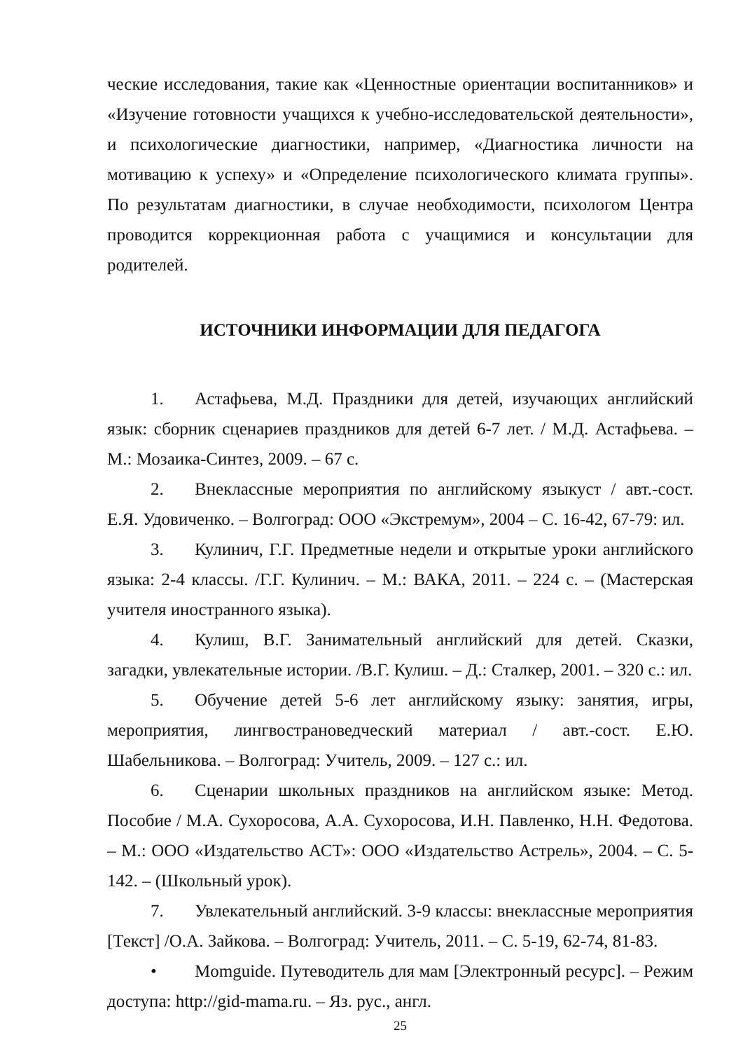ческие исследования, такие как «Ценностные ориентации воспитанников» и «Изучение готовности учащихся к учебно-исследовательской деятельности», и психологические диагностики, например, «Диагностика личности на мотивацию к успеху» и «Определение психологического климата группы». По результатам диагностики, в случае необходимости, психологом Центра проводится коррекционная работа с учащимися и консультации для родителей.
ИСТОЧНИКИ ИНФОРМАЦИИ ДЛЯ ПЕДАГОГА
1. Астафьева, М.Д. Праздники для детей, изучающих английский язык: сборник сценариев праздников для детей 6-7 лет. / М.Д. Астафьева. – М.: Мозаика-Синтез, 2009. – 67 с.
2. Внеклассные мероприятия по английскому языкуст / авт.-сост. Е.Я. Удовиченко. – Волгоград: ООО «Экстремум», 2004 – С. 16-42, 67-79: ил.
3. Кулинич, Г.Г. Предметные недели и открытые уроки английского языка: 2-4 классы. /Г.Г. Кулинич. – М.: ВАКА, 2011. – 224 с. – (Мастерская учителя иностранного языка).
4. Кулиш, В.Г. Занимательный английский для детей. Сказки, загадки, увлекательные истории. /В.Г. Кулиш. – Д.: Сталкер, 2001. – 320 с.: ил.
5. Обучение детей 5-6 лет английскому языку: занятия, игры, мероприятия, лингвострановедческий материал / авт.-сост. Е.Ю. Шабельникова. – Волгоград: Учитель, 2009. – 127 с.: ил.
6. Сценарии школьных праздников на английском языке: Метод. Пособие / М.А. Сухоросова, А.А. Сухоросова, И.Н. Павленко, Н.Н. Федотова. – М.: ООО «Издательство АСТ»: ООО «Издательство Астрель», 2004. – С. 5-142. – (Школьный урок).
7. Увлекательный английский. 3-9 классы: внеклассные мероприятия [Текст] /О.А. Зайкова. – Волгоград: Учитель, 2011. – С. 5-19, 62-74, 81-83.
• Momguide. Путеводитель для мам [Электронный ресурс]. – Режим доступа: http://gid-mama.ru. – Яз. рус., англ.
25